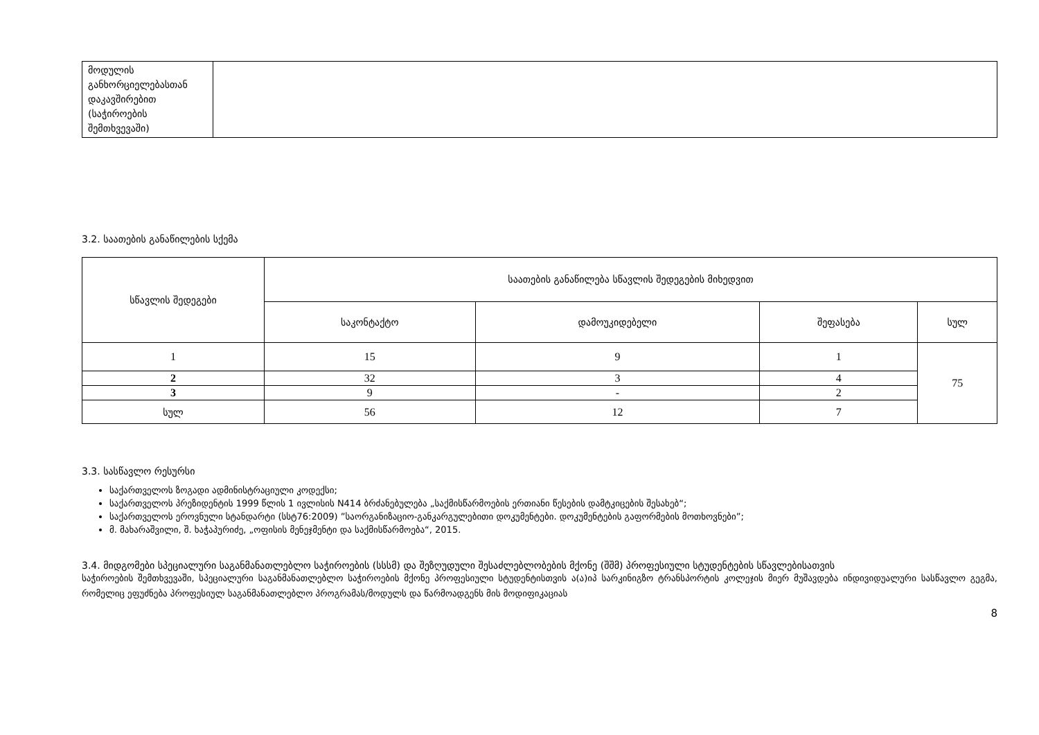| მოდულის განხორციელებასთან დაკავშირებით (საჭიროების შემთხვევაში) | |
3.2. საათების განაწილების სქემა
| სწავლის შედეგები | საათების განაწილება სწავლის შედეგების მიხედვით | | | |
| --- | --- | --- | --- | --- |
| | საკონტაქტო | დამოუკიდებელი | შეფასება | სულ |
| 1 | 15 | 9 | 1 | 75 |
| 2 | 32 | 3 | 4 | |
| 3 | 9 | - | 2 | |
| სულ | 56 | 12 | 7 | |
3.3. სასწავლო რესურსი
საქართველოს ზოგადი ადმინისტრაციული კოდექსი;
საქართველოს პრეზიდენტის 1999 წლის 1 ივლისის N414 ბრძანებულება „საქმისწარმოების ერთიანი წესების დამტკიცების შესახებ“;
საქართველოს ეროვნული სტანდარტი (სსტ76:2009) ”საორგანიზაციო-განკარგულებითი დოკუმენტები. დოკუმენტების გაფორმების მოთხოვნები”;
მ. მახარაშვილი, შ. ხაჭაპურიძე, „ოფისის მენეჯმენტი და საქმისწარმოება“, 2015.
3.4. მიდგომები სპეციალური საგანმანათლებლო საჭიროების (სსსმ) და შეზღუდული შესაძლებლობების მქონე (შშმ) პროფესიული სტუდენტების სწავლებისათვის
საჭიროების შემთხვევაში, სპეციალური საგანმანათლებლო საჭიროების მქონე პროფესიული სტუდენტისთვის ა(ა)იპ სარკინიგზო ტრანსპორტის კოლეჯის მიერ მუშავდება ინდივიდუალური სასწავლო გეგმა, რომელიც ეფუძნება პროფესიულ საგანმანათლებლო პროგრამას/მოდულს და წარმოადგენს მის მოდიფიკაციას
8